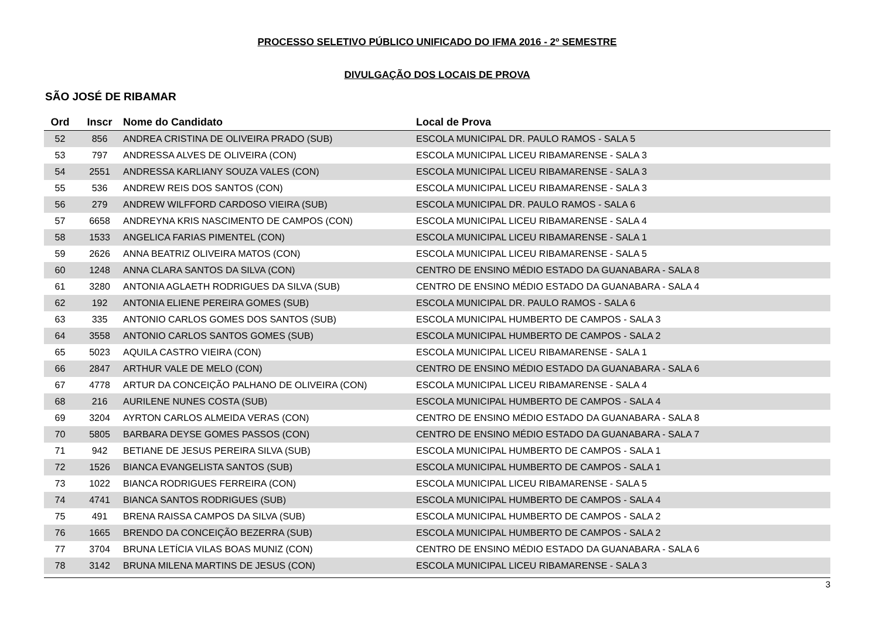PROCESSO SELETIVO PÚBLICO UNIFICADO DO IFMA 2016 - 2º SEMESTRE
DIVULGAÇÃO DOS LOCAIS DE PROVA
SÃO JOSÉ DE RIBAMAR
| Ord | Inscr | Nome do Candidato | Local de Prova |
| --- | --- | --- | --- |
| 52 | 856 | ANDREA CRISTINA DE OLIVEIRA PRADO (SUB) | ESCOLA MUNICIPAL DR. PAULO RAMOS - SALA 5 |
| 53 | 797 | ANDRESSA ALVES DE OLIVEIRA (CON) | ESCOLA MUNICIPAL LICEU RIBAMARENSE - SALA 3 |
| 54 | 2551 | ANDRESSA KARLIANY SOUZA VALES (CON) | ESCOLA MUNICIPAL LICEU RIBAMARENSE - SALA 3 |
| 55 | 536 | ANDREW REIS DOS SANTOS (CON) | ESCOLA MUNICIPAL LICEU RIBAMARENSE - SALA 3 |
| 56 | 279 | ANDREW WILFFORD CARDOSO VIEIRA (SUB) | ESCOLA MUNICIPAL DR. PAULO RAMOS - SALA 6 |
| 57 | 6658 | ANDREYNA KRIS NASCIMENTO DE CAMPOS (CON) | ESCOLA MUNICIPAL LICEU RIBAMARENSE - SALA 4 |
| 58 | 1533 | ANGELICA FARIAS PIMENTEL (CON) | ESCOLA MUNICIPAL LICEU RIBAMARENSE - SALA 1 |
| 59 | 2626 | ANNA BEATRIZ OLIVEIRA MATOS (CON) | ESCOLA MUNICIPAL LICEU RIBAMARENSE - SALA 5 |
| 60 | 1248 | ANNA CLARA SANTOS DA SILVA (CON) | CENTRO DE ENSINO MÉDIO ESTADO DA GUANABARA - SALA 8 |
| 61 | 3280 | ANTONIA AGLAETH RODRIGUES DA SILVA (SUB) | CENTRO DE ENSINO MÉDIO ESTADO DA GUANABARA - SALA 4 |
| 62 | 192 | ANTONIA ELIENE PEREIRA GOMES (SUB) | ESCOLA MUNICIPAL DR. PAULO RAMOS - SALA 6 |
| 63 | 335 | ANTONIO CARLOS GOMES DOS SANTOS (SUB) | ESCOLA MUNICIPAL HUMBERTO DE CAMPOS - SALA 3 |
| 64 | 3558 | ANTONIO CARLOS SANTOS GOMES (SUB) | ESCOLA MUNICIPAL HUMBERTO DE CAMPOS - SALA 2 |
| 65 | 5023 | AQUILA CASTRO VIEIRA (CON) | ESCOLA MUNICIPAL LICEU RIBAMARENSE - SALA 1 |
| 66 | 2847 | ARTHUR VALE DE MELO (CON) | CENTRO DE ENSINO MÉDIO ESTADO DA GUANABARA - SALA 6 |
| 67 | 4778 | ARTUR DA CONCEIÇÃO PALHANO DE OLIVEIRA (CON) | ESCOLA MUNICIPAL LICEU RIBAMARENSE - SALA 4 |
| 68 | 216 | AURILENE NUNES COSTA (SUB) | ESCOLA MUNICIPAL HUMBERTO DE CAMPOS - SALA 4 |
| 69 | 3204 | AYRTON CARLOS ALMEIDA VERAS (CON) | CENTRO DE ENSINO MÉDIO ESTADO DA GUANABARA - SALA 8 |
| 70 | 5805 | BARBARA DEYSE GOMES PASSOS (CON) | CENTRO DE ENSINO MÉDIO ESTADO DA GUANABARA - SALA 7 |
| 71 | 942 | BETIANE DE JESUS PEREIRA SILVA (SUB) | ESCOLA MUNICIPAL HUMBERTO DE CAMPOS - SALA 1 |
| 72 | 1526 | BIANCA EVANGELISTA SANTOS (SUB) | ESCOLA MUNICIPAL HUMBERTO DE CAMPOS - SALA 1 |
| 73 | 1022 | BIANCA RODRIGUES FERREIRA (CON) | ESCOLA MUNICIPAL LICEU RIBAMARENSE - SALA 5 |
| 74 | 4741 | BIANCA SANTOS RODRIGUES (SUB) | ESCOLA MUNICIPAL HUMBERTO DE CAMPOS - SALA 4 |
| 75 | 491 | BRENA RAISSA CAMPOS DA SILVA (SUB) | ESCOLA MUNICIPAL HUMBERTO DE CAMPOS - SALA 2 |
| 76 | 1665 | BRENDO DA CONCEIÇÃO BEZERRA (SUB) | ESCOLA MUNICIPAL HUMBERTO DE CAMPOS - SALA 2 |
| 77 | 3704 | BRUNA LETÍCIA VILAS BOAS MUNIZ (CON) | CENTRO DE ENSINO MÉDIO ESTADO DA GUANABARA - SALA 6 |
| 78 | 3142 | BRUNA MILENA MARTINS DE JESUS (CON) | ESCOLA MUNICIPAL LICEU RIBAMARENSE - SALA 3 |
3